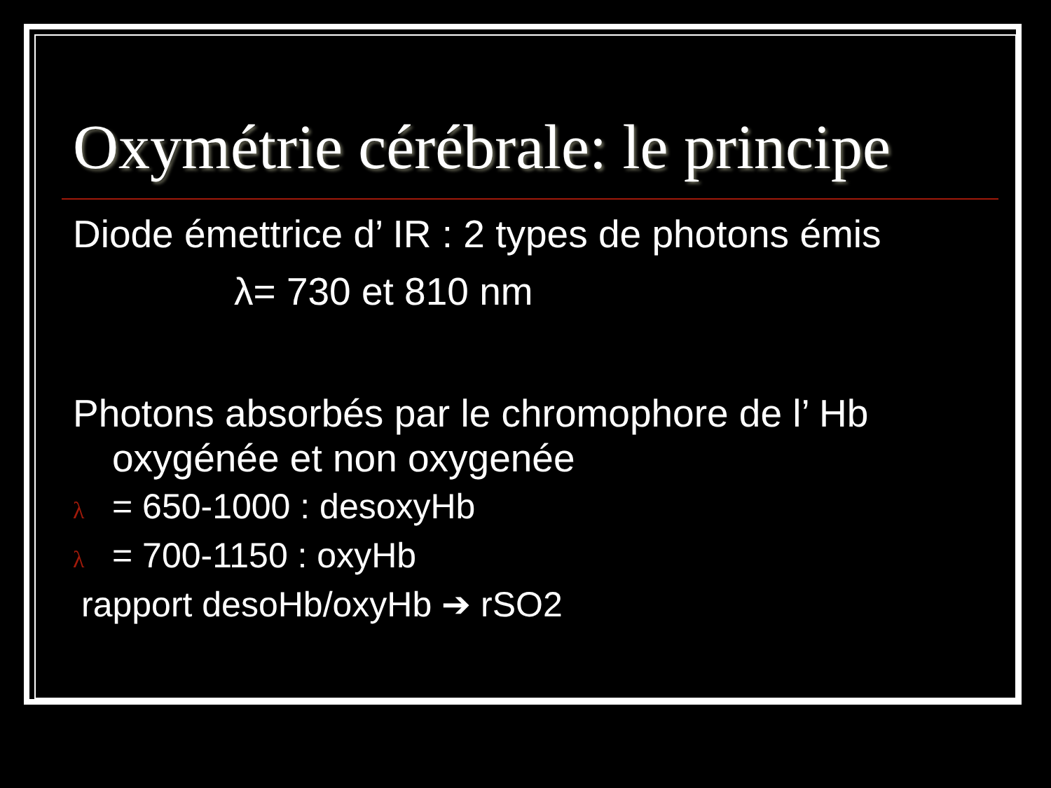Oxymétrie cérébrale: le principe
Diode émettrice d’ IR : 2 types de photons émis
λ= 730 et 810 nm
Photons absorbés par le chromophore de l’ Hb
oxygénée et non oxygenée
λ = 650-1000 : desoxyHb
λ = 700-1150 : oxyHb
rapport desoHb/oxyHb ➔ rSO2